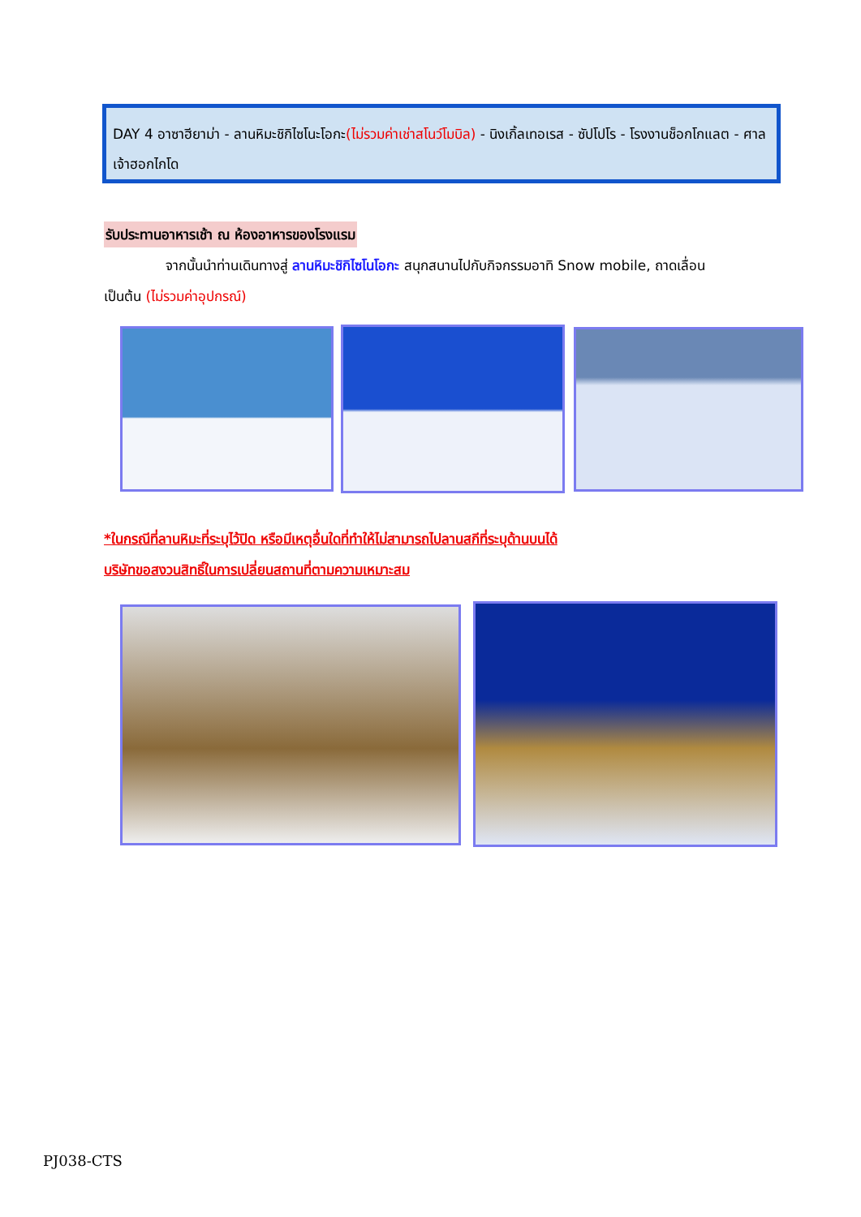DAY 4 อาซาฮียาม่า - ลานหิมะชิกิไซโนะโอกะ(ไม่รวมค่าเช่าสโนว์โมบิล) - นิงเกิ้ลเทอเรส - ซัปโปโร - โรงงานช็อกโกแลต - ศาลเจ้าฮอกไกโด
รับประทานอาหารเช้า ณ ห้องอาหารของโรงแรม
จากนั้นนำท่านเดินทางสู่ ลานหิมะชิกิไซโนโอกะ สนุกสนานไปกับกิจกรรมอาทิ Snow mobile, ถาดเลื่อน เป็นต้น (ไม่รวมค่าอุปกรณ์)
*ในกรณีที่ลานหิมะที่ระบุไว้ปิด หรือมีเหตุอื่นใดที่ทำให้ไม่สามารถไปลานสกีที่ระบุด้านบนได้
บริษัทขอสงวนสิทธิ์ในการเปลี่ยนสถานที่ตามความเหมาะสม
PJ038-CTS